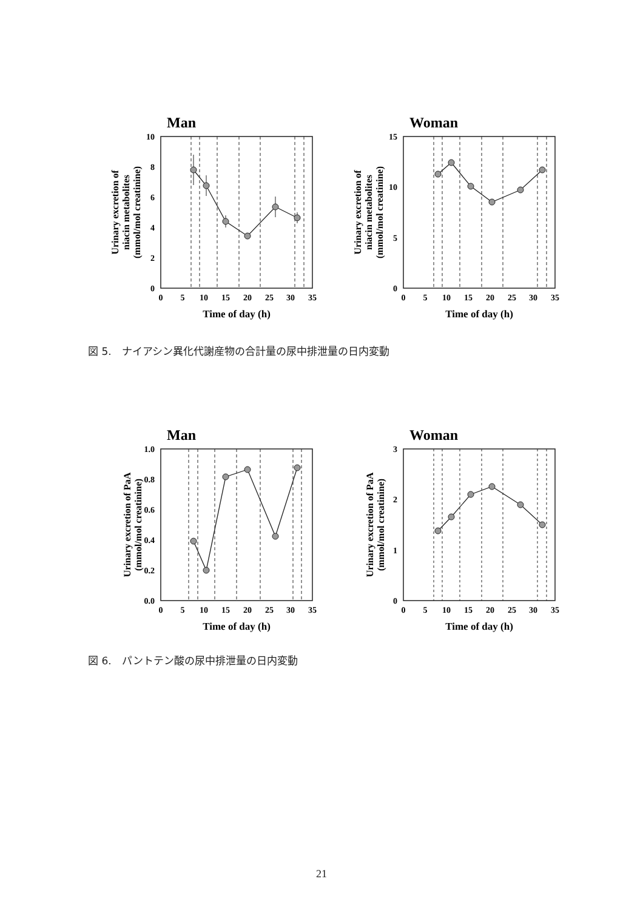Man
10
8
6
4
2
0
0
5
10
15
20
25
30
35
Time of day (h)
Urinary excretion of
niacin metabolites
(mmol/mol creatinine)
Woman
15
10
5
0
0
5
10
15
20
25
30
35
Time of day (h)
Urinary excretion of
niacin metabolites
(mmol/mol creatinine)
図 5.　ナイアシン異化代謝産物の合計量の尿中排泄量の日内変動
Man
1.0
0.8
0.6
0.4
0.2
0.0
0
5
10
15
20
25
30
35
Time of day (h)
Urinary excretion of PaA
(mmol/mol creatinine)
Woman
3
2
1
0
0
5
10
15
20
25
30
35
Time of day (h)
Urinary excretion of PaA
(mmol/mol creatinine)
図 6.　パントテン酸の尿中排泄量の日内変動
21